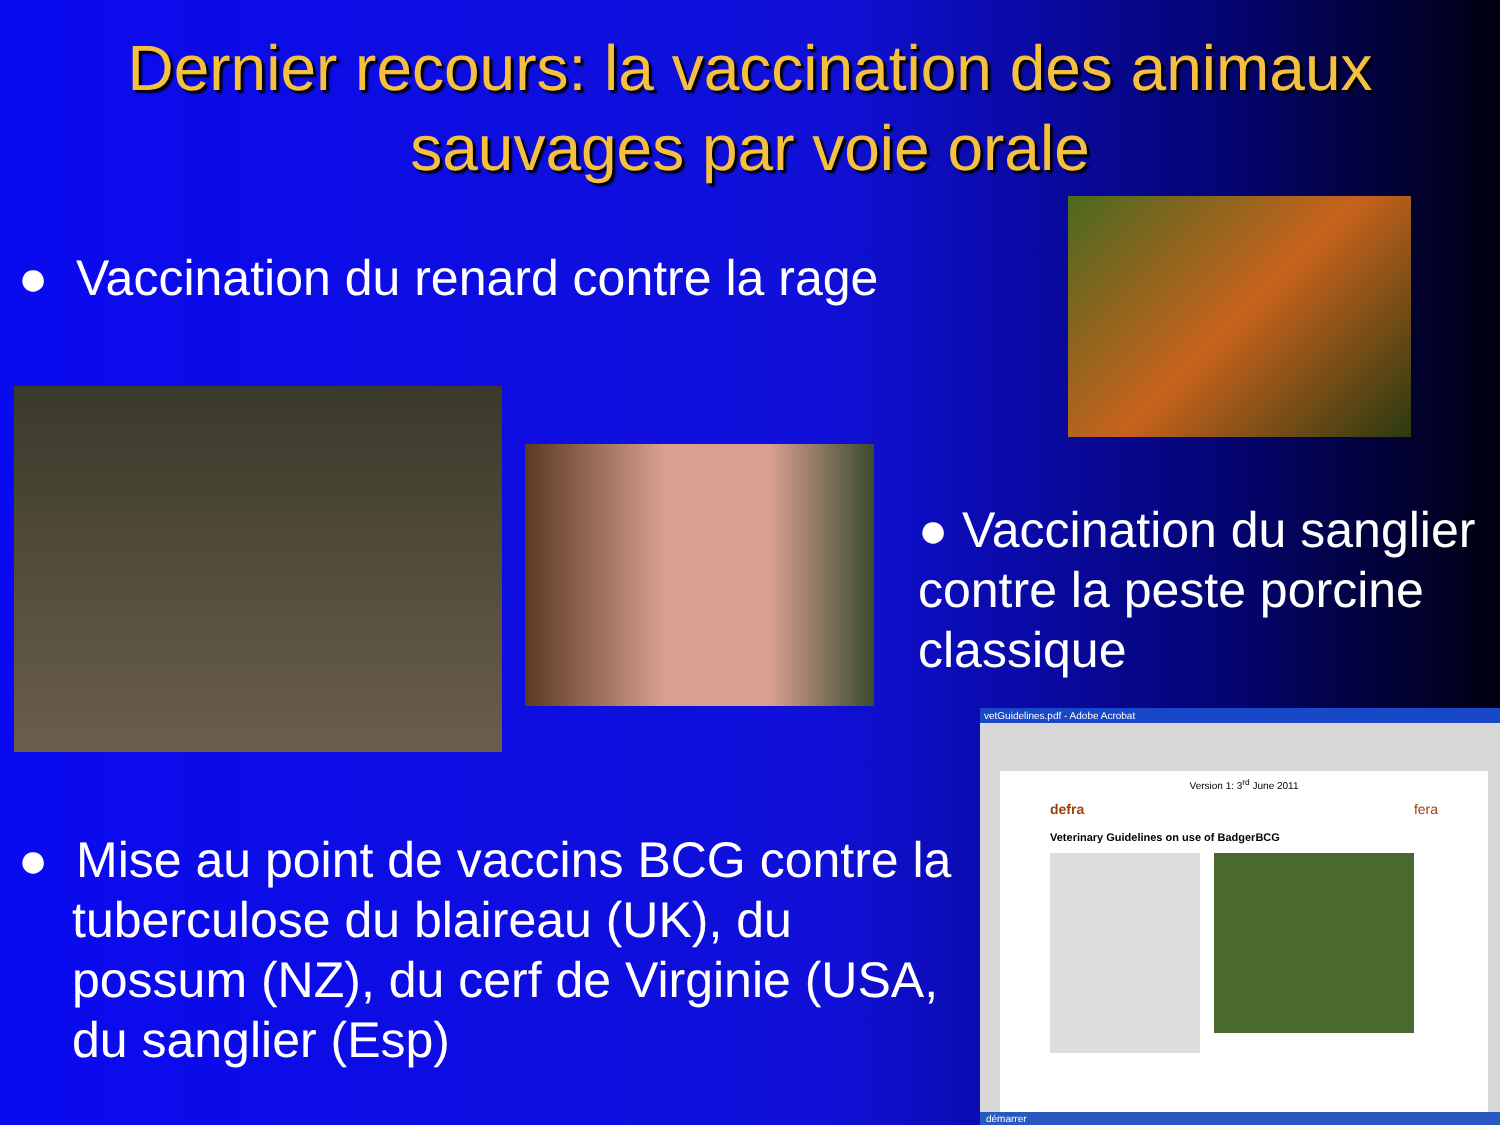Dernier recours: la vaccination des animaux sauvages par voie orale
● Vaccination du renard contre la rage
● Vaccination du sanglier contre la peste porcine classique
● Mise au point de vaccins BCG contre la tuberculose du blaireau (UK), du possum (NZ), du cerf de Virginie (USA, du sanglier (Esp)
vetGuidelines.pdf - Adobe Acrobat
Version 1: 3<sup>rd</sup> June 2011
defra fera
Veterinary Guidelines on use of BadgerBCG
démarrer